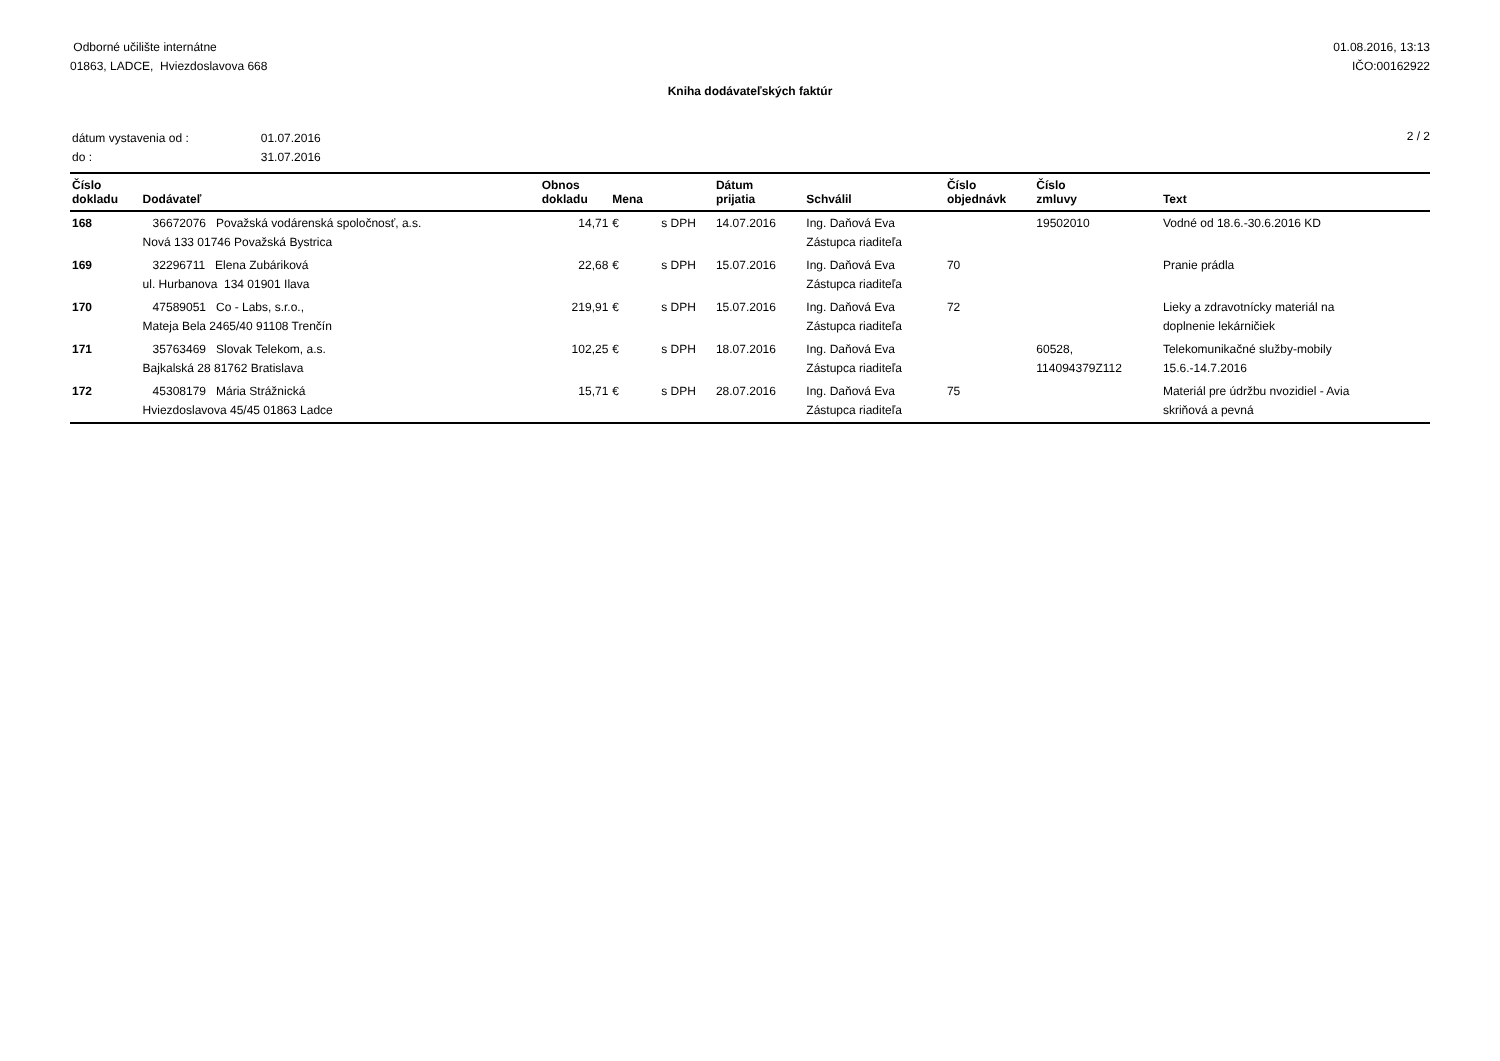Odborné učilište internátne
01863, LADCE, Hviezdoslavova 668
01.08.2016, 13:13
IČO:00162922
Kniha dodávateľských faktúr
| dátum vystavenia od : | 01.07.2016 |
| do : | 31.07.2016 |
2 / 2
| Číslo dokladu | Dodávateľ | Obnos dokladu | Mena | | Dátum prijatia | Schválil | Číslo objednávk | Číslo zmluvy | Text |
| --- | --- | --- | --- | --- | --- | --- | --- | --- | --- |
| 168 | 36672076 Považská vodárenská spoločnosť, a.s. Nová 133 01746 Považská Bystrica | 14,71 | € | s DPH | 14.07.2016 | Ing. Daňová Eva Zástupca riaditeľa | | 19502010 | Vodné od 18.6.-30.6.2016 KD |
| 169 | 32296711 Elena Zubáriková ul. Hurbanova 134 01901 Ilava | 22,68 | € | s DPH | 15.07.2016 | Ing. Daňová Eva Zástupca riaditeľa | 70 | | Pranie prádla |
| 170 | 47589051 Co - Labs, s.r.o., Mateja Bela 2465/40 91108 Trenčín | 219,91 | € | s DPH | 15.07.2016 | Ing. Daňová Eva Zástupca riaditeľa | 72 | | Lieky a zdravotnícky materiál na doplnenie lekárničiek |
| 171 | 35763469 Slovak Telekom, a.s. Bajkalská 28 81762 Bratislava | 102,25 | € | s DPH | 18.07.2016 | Ing. Daňová Eva Zástupca riaditeľa | | 60528, 114094379Z112 | Telekomunikačné služby-mobily 15.6.-14.7.2016 |
| 172 | 45308179 Mária Strážnická Hviezdoslavova 45/45 01863 Ladce | 15,71 | € | s DPH | 28.07.2016 | Ing. Daňová Eva Zástupca riaditeľa | 75 | | Materiál pre údržbu nvozidiel - Avia skriňová a pevná |